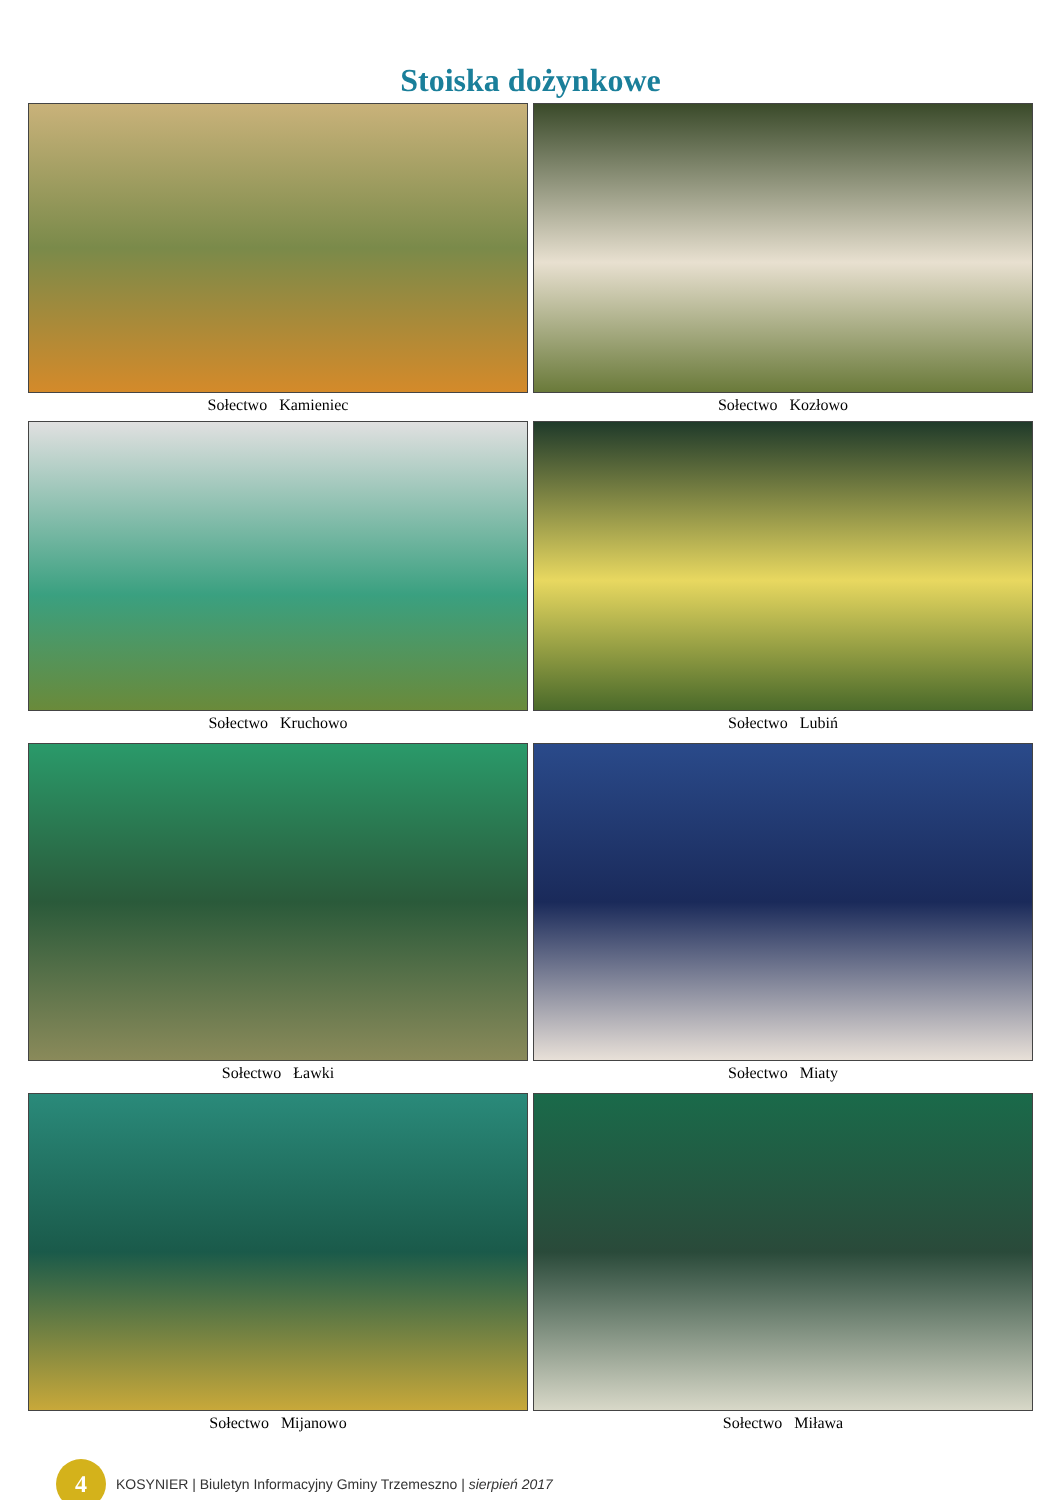Stoiska dożynkowe
Sołectwo Kamieniec
Sołectwo Kozłowo
Sołectwo Kruchowo
Sołectwo Lubiń
Sołectwo Ławki
Sołectwo Miaty
Sołectwo Mijanowo
Sołectwo Miława
4
KOSYNIER | Biuletyn Informacyjny Gminy Trzemeszno | sierpień 2017